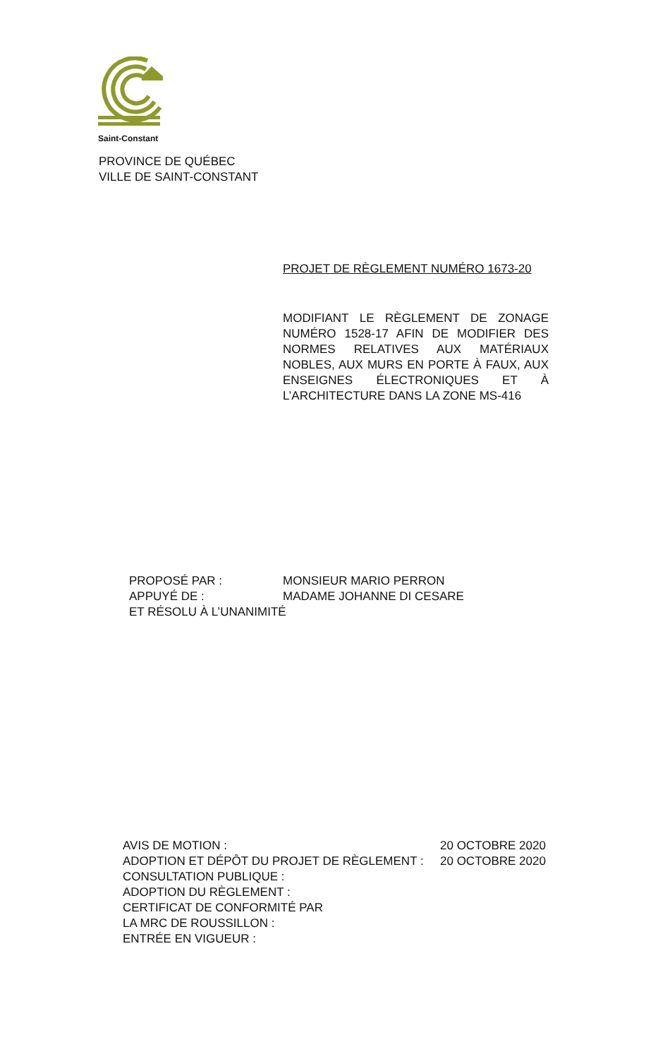Saint-Constant
PROVINCE DE QUÉBEC
VILLE DE SAINT-CONSTANT
PROJET DE RÈGLEMENT NUMÉRO 1673-20
MODIFIANT LE RÈGLEMENT DE ZONAGE NUMÉRO 1528-17 AFIN DE MODIFIER DES NORMES RELATIVES AUX MATÉRIAUX NOBLES, AUX MURS EN PORTE À FAUX, AUX ENSEIGNES ÉLECTRONIQUES ET À L’ARCHITECTURE DANS LA ZONE MS-416
| PROPOSÉ PAR : | MONSIEUR MARIO PERRON |
| APPUYÉ DE : | MADAME JOHANNE DI CESARE |
| ET RÉSOLU À L’UNANIMITÉ | |
| AVIS DE MOTION : | 20 OCTOBRE 2020 |
| ADOPTION ET DÉPÔT DU PROJET DE RÈGLEMENT : | 20 OCTOBRE 2020 |
| CONSULTATION PUBLIQUE : | |
| ADOPTION DU RÈGLEMENT : | |
| CERTIFICAT DE CONFORMITÉ PAR LA MRC DE ROUSSILLON : | |
| ENTRÉE EN VIGUEUR : | |